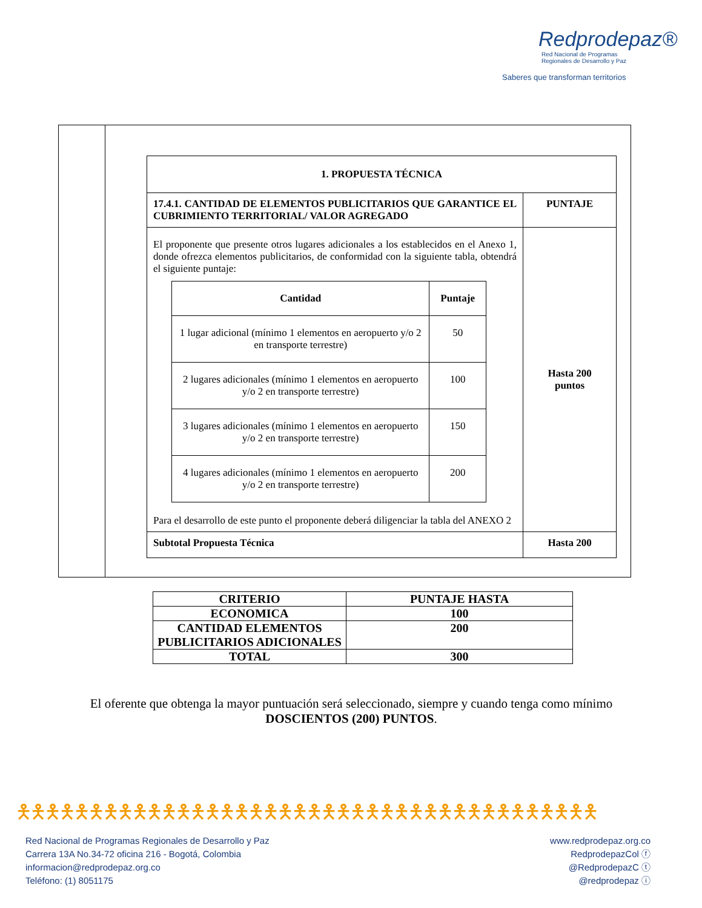Redprodepaz®
Red Nacional de Programas
Regionales de Desarrollo y Paz
Saberes que transforman territorios
| 1. PROPUESTA TÉCNICA | |
| 17.4.1. CANTIDAD DE ELEMENTOS PUBLICITARIOS QUE GARANTICE EL CUBRIMIENTO TERRITORIAL/ VALOR AGREGADO | PUNTAJE |
| El proponente que presente otros lugares adicionales a los establecidos en el Anexo 1, donde ofrezca elementos publicitarios, de conformidad con la siguiente tabla, obtendrá el siguiente puntaje: / Cantidad / Puntaje / / --- / --- / / 1 lugar adicional (mínimo 1 elementos en aeropuerto y/o 2 en transporte terrestre) / 50 / / 2 lugares adicionales (mínimo 1 elementos en aeropuerto y/o 2 en transporte terrestre) / 100 / / 3 lugares adicionales (mínimo 1 elementos en aeropuerto y/o 2 en transporte terrestre) / 150 / / 4 lugares adicionales (mínimo 1 elementos en aeropuerto y/o 2 en transporte terrestre) / 200 / Para el desarrollo de este punto el proponente deberá diligenciar la tabla del ANEXO 2 | Hasta 200 puntos |
| Subtotal Propuesta Técnica | Hasta 200 |
| CRITERIO | PUNTAJE HASTA |
| ECONOMICA | 100 |
| CANTIDAD ELEMENTOS PUBLICITARIOS ADICIONALES | 200 |
| TOTAL | 300 |
El oferente que obtenga la mayor puntuación será seleccionado, siempre y cuando tenga como mínimo DOSCIENTOS (200) PUNTOS.
🯅🯅🯅🯅🯅🯅🯅🯅🯅🯅🯅🯅🯅🯅🯅🯅🯅🯅🯅🯅🯅🯅🯅🯅🯅🯅🯅🯅🯅🯅🯅🯅🯅🯅🯅🯅🯅🯅🯅🯅
Red Nacional de Programas Regionales de Desarrollo y Paz
Carrera 13A No.34-72 oficina 216 - Bogotá, Colombia
informacion@redprodepaz.org.co
Teléfono: (1) 8051175
www.redprodepaz.org.co
RedprodepazCol ⓕ
@RedprodepazC ⓣ
@redprodepaz ⓘ